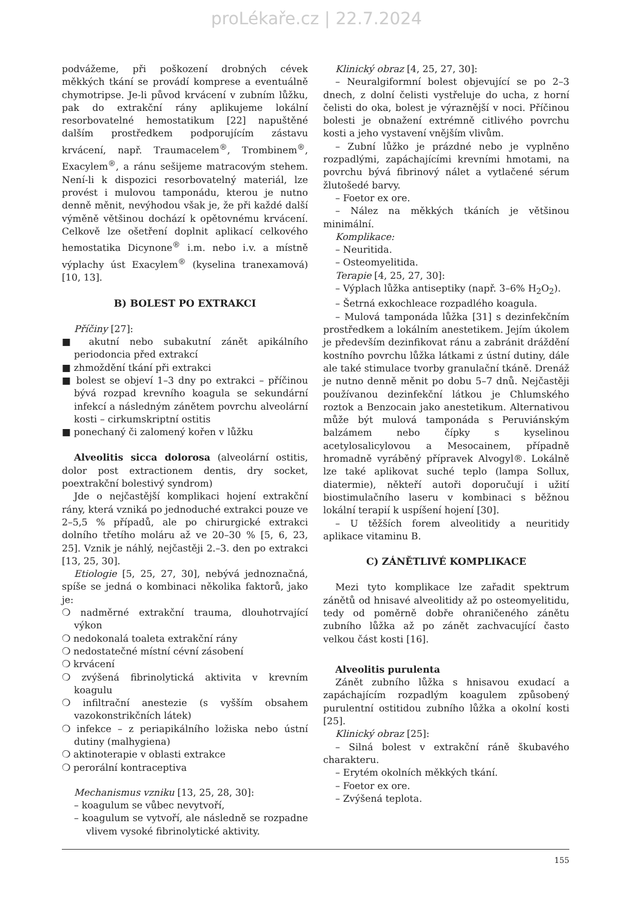proLékaře.cz | 22.7.2024
podvážeme, při poškození drobných cévek měkkých tkání se provádí komprese a eventuálně chymotripse. Je-li původ krvácení v zubním lůžku, pak do extrakční rány aplikujeme lokální resorbovatelné hemostatikum [22] napuštěné dalším prostředkem podporujícím zástavu krvácení, např. Traumacelem<sup>®</sup>, Trombinem<sup>®</sup>, Exacylem<sup>®</sup>, a ránu sešijeme matracovým stehem. Není-li k dispozici resorbovatelný materiál, lze provést i mulovou tamponádu, kterou je nutno denně měnit, nevýhodou však je, že při každé další výměně většinou dochází k opětovnému krvácení. Celkově lze ošetření doplnit aplikací celkového hemostatika Dicynone<sup>®</sup> i.m. nebo i.v. a místně výplachy úst Exacylem<sup>®</sup> (kyselina tranexamová) [10, 13].
B) BOLEST PO EXTRAKCI
Příčiny [27]:
■ akutní nebo subakutní zánět apikálního periodoncia před extrakcí
■ zhmoždění tkání při extrakci
■ bolest se objeví 1–3 dny po extrakci – příčinou bývá rozpad krevního koagula se sekundární infekcí a následným zánětem povrchu alveolární kosti – cirkumskriptní ostitis
■ ponechaný či zalomený kořen v lůžku
Alveolitis sicca dolorosa (alveolární ostitis, dolor post extractionem dentis, dry socket, poextrakční bolestivý syndrom)
Jde o nejčastější komplikaci hojení extrakční rány, která vzniká po jednoduché extrakci pouze ve 2–5,5 % případů, ale po chirurgické extrakci dolního třetího moláru až ve 20–30 % [5, 6, 23, 25]. Vznik je náhlý, nejčastěji 2.–3. den po extrakci [13, 25, 30].
Etiologie [5, 25, 27, 30], nebývá jednoznačná, spíše se jedná o kombinaci několika faktorů, jako je:
❍ nadměrné extrakční trauma, dlouhotrvající výkon
❍ nedokonalá toaleta extrakční rány
❍ nedostatečné místní cévní zásobení
❍ krvácení
❍ zvýšená fibrinolytická aktivita v krevním koagulu
❍ infiltrační anestezie (s vyšším obsahem vazokonstrikčních látek)
❍ infekce – z periapikálního ložiska nebo ústní dutiny (malhygiena)
❍ aktinoterapie v oblasti extrakce
❍ perorální kontraceptiva
Mechanismus vzniku [13, 25, 28, 30]:
– koagulum se vůbec nevytvoří,
– koagulum se vytvoří, ale následně se rozpadne vlivem vysoké fibrinolytické aktivity.
Klinický obraz [4, 25, 27, 30]:
– Neuralgiformní bolest objevující se po 2–3 dnech, z dolní čelisti vystřeluje do ucha, z horní čelisti do oka, bolest je výraznější v noci. Příčinou bolesti je obnažení extrémně citlivého povrchu kosti a jeho vystavení vnějším vlivům.
– Zubní lůžko je prázdné nebo je vyplněno rozpadlými, zapáchajícími krevními hmotami, na povrchu bývá fibrinový nálet a vytlačené sérum žlutošedé barvy.
– Foetor ex ore.
– Nález na měkkých tkáních je většinou minimální.
Komplikace:
– Neuritida.
– Osteomyelitida.
Terapie [4, 25, 27, 30]:
– Výplach lůžka antiseptiky (např. 3–6% H<sub>2</sub>O<sub>2</sub>).
– Šetrná exkochleace rozpadlého koagula.
– Mulová tamponáda lůžka [31] s dezinfekčním prostředkem a lokálním anestetikem. Jejím úkolem je především dezinfikovat ránu a zabránit dráždění kostního povrchu lůžka látkami z ústní dutiny, dále ale také stimulace tvorby granulační tkáně. Drenáž je nutno denně měnit po dobu 5–7 dnů. Nejčastěji používanou dezinfekční látkou je Chlumského roztok a Benzocain jako anestetikum. Alternativou může být mulová tamponáda s Peruviánským balzámem nebo čípky s kyselinou acetylosalicylovou a Mesocainem, případně hromadně vyráběný přípravek Alvogyl®. Lokálně lze také aplikovat suché teplo (lampa Sollux, diatermie), někteří autoři doporučují i užití biostimulačního laseru v kombinaci s běžnou lokální terapií k uspíšení hojení [30].
– U těžších forem alveolitidy a neuritidy aplikace vitaminu B.
C) ZÁNĚTLIVÉ KOMPLIKACE
Mezi tyto komplikace lze zařadit spektrum zánětů od hnisavé alveolitidy až po osteomyelitidu, tedy od poměrně dobře ohraničeného zánětu zubního lůžka až po zánět zachvacující často velkou část kosti [16].
Alveolitis purulenta
Zánět zubního lůžka s hnisavou exudací a zapáchajícím rozpadlým koagulem způsobený purulentní ostitidou zubního lůžka a okolní kosti [25].
Klinický obraz [25]:
– Silná bolest v extrakční ráně škubavého charakteru.
– Erytém okolních měkkých tkání.
– Foetor ex ore.
– Zvýšená teplota.
155